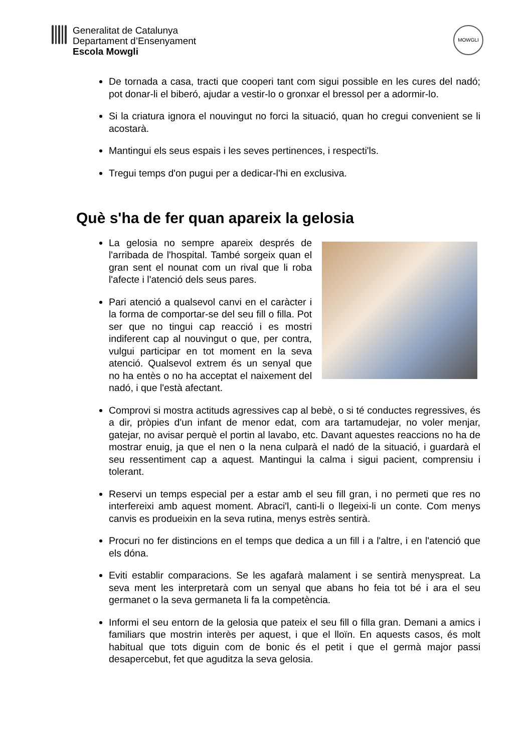Generalitat de Catalunya
Departament d’Ensenyament
Escola Mowgli
MOWGLI
De tornada a casa, tracti que cooperi tant com sigui possible en les cures del nadó; pot donar-li el biberó, ajudar a vestir-lo o gronxar el bressol per a adormir-lo.
Si la criatura ignora el nouvingut no forci la situació, quan ho cregui convenient se li acostarà.
Mantingui els seus espais i les seves pertinences, i respecti'ls.
Tregui temps d'on pugui per a dedicar-l'hi en exclusiva.
Què s'ha de fer quan apareix la gelosia
La gelosia no sempre apareix després de l'arribada de l'hospital. També sorgeix quan el gran sent el nounat com un rival que li roba l'afecte i l'atenció dels seus pares.
Pari atenció a qualsevol canvi en el caràcter i la forma de comportar-se del seu fill o filla. Pot ser que no tingui cap reacció i es mostri indiferent cap al nouvingut o que, per contra, vulgui participar en tot moment en la seva atenció. Qualsevol extrem és un senyal que no ha entès o no ha acceptat el naixement del nadó, i que l'està afectant.
Comprovi si mostra actituds agressives cap al bebè, o si té conductes regressives, és a dir, pròpies d'un infant de menor edat, com ara tartamudejar, no voler menjar, gatejar, no avisar perquè el portin al lavabo, etc. Davant aquestes reaccions no ha de mostrar enuig, ja que el nen o la nena culparà el nadó de la situació, i guardarà el seu ressentiment cap a aquest. Mantingui la calma i sigui pacient, comprensiu i tolerant.
Reservi un temps especial per a estar amb el seu fill gran, i no permeti que res no interfereixi amb aquest moment. Abraci'l, canti-li o llegeixi-li un conte. Com menys canvis es produeixin en la seva rutina, menys estrès sentirà.
Procuri no fer distincions en el temps que dedica a un fill i a l'altre, i en l'atenció que els dóna.
Eviti establir comparacions. Se les agafarà malament i se sentirà menyspreat. La seva ment les interpretarà com un senyal que abans ho feia tot bé i ara el seu germanet o la seva germaneta li fa la competència.
Informi el seu entorn de la gelosia que pateix el seu fill o filla gran. Demani a amics i familiars que mostrin interès per aquest, i que el lloïn. En aquests casos, és molt habitual que tots diguin com de bonic és el petit i que el germà major passi desapercebut, fet que aguditza la seva gelosia.